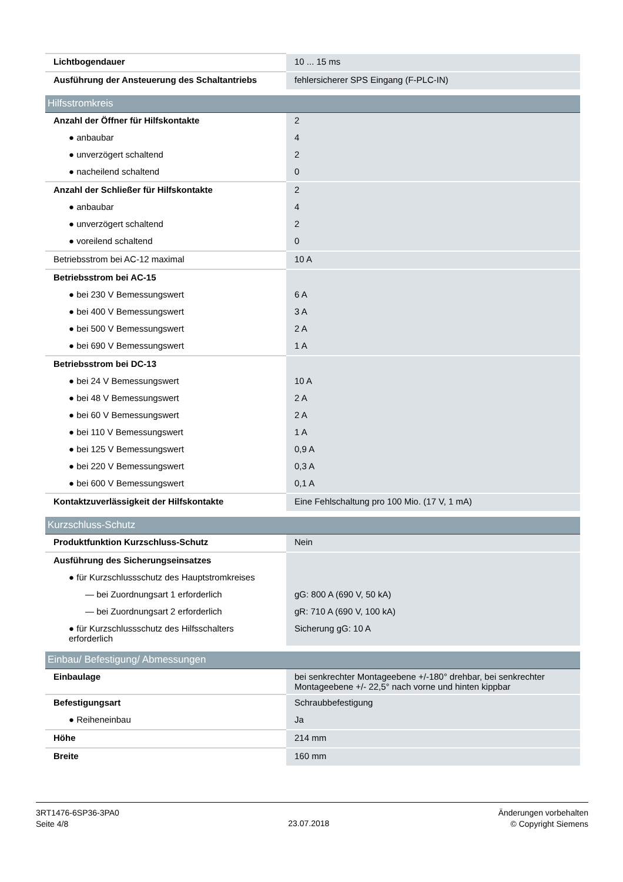| Lichtbogendauer | 10 ... 15 ms |
| Ausführung der Ansteuerung des Schaltantriebs | fehlersicherer SPS Eingang (F-PLC-IN) |
| Hilfsstromkreis | |
| Anzahl der Öffner für Hilfskontakte | 2 |
| ● anbaubar | 4 |
| ● unverzögert schaltend | 2 |
| ● nacheilend schaltend | 0 |
| Anzahl der Schließer für Hilfskontakte | 2 |
| ● anbaubar | 4 |
| ● unverzögert schaltend | 2 |
| ● voreilend schaltend | 0 |
| Betriebsstrom bei AC-12 maximal | 10 A |
| Betriebsstrom bei AC-15 | |
| ● bei 230 V Bemessungswert | 6 A |
| ● bei 400 V Bemessungswert | 3 A |
| ● bei 500 V Bemessungswert | 2 A |
| ● bei 690 V Bemessungswert | 1 A |
| Betriebsstrom bei DC-13 | |
| ● bei 24 V Bemessungswert | 10 A |
| ● bei 48 V Bemessungswert | 2 A |
| ● bei 60 V Bemessungswert | 2 A |
| ● bei 110 V Bemessungswert | 1 A |
| ● bei 125 V Bemessungswert | 0,9 A |
| ● bei 220 V Bemessungswert | 0,3 A |
| ● bei 600 V Bemessungswert | 0,1 A |
| Kontaktzuverlässigkeit der Hilfskontakte | Eine Fehlschaltung pro 100 Mio. (17 V, 1 mA) |
| Kurzschluss-Schutz | |
| Produktfunktion Kurzschluss-Schutz | Nein |
| Ausführung des Sicherungseinsatzes | |
| ● für Kurzschlussschutz des Hauptstromkreises | |
| — bei Zuordnungsart 1 erforderlich | gG: 800 A (690 V, 50 kA) |
| — bei Zuordnungsart 2 erforderlich | gR: 710 A (690 V, 100 kA) |
| ● für Kurzschlussschutz des Hilfsschalters erforderlich | Sicherung gG: 10 A |
| Einbau/ Befestigung/ Abmessungen | |
| Einbaulage | bei senkrechter Montageebene +/-180° drehbar, bei senkrechter Montageebene +/- 22,5° nach vorne und hinten kippbar |
| Befestigungsart | Schraubbefestigung |
| ● Reiheneinbau | Ja |
| Höhe | 214 mm |
| Breite | 160 mm |
3RT1476-6SP36-3PA0
Seite 4/8
23.07.2018
Änderungen vorbehalten
© Copyright Siemens